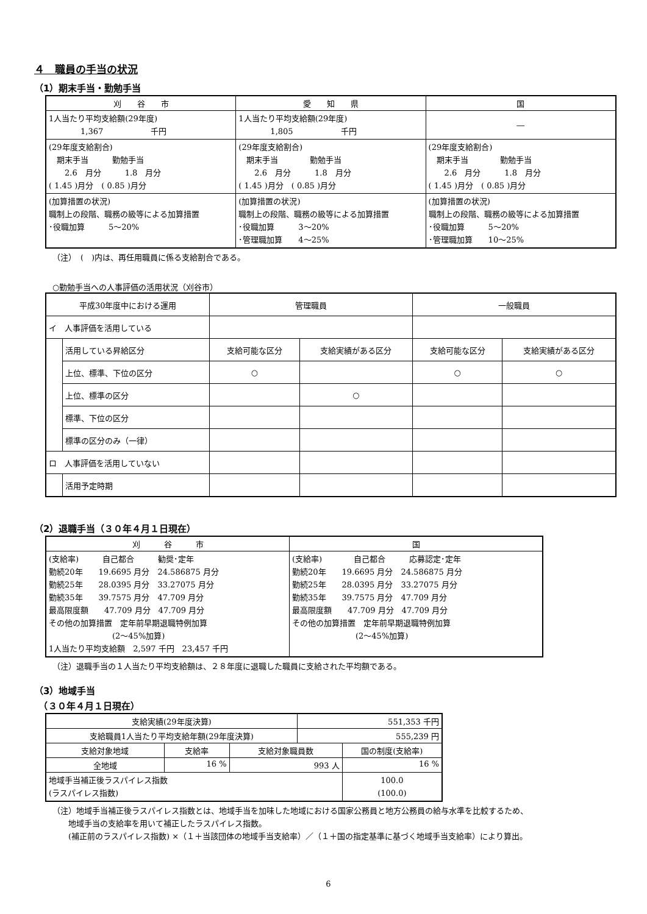４　職員の手当の状況
（1）期末手当・勤勉手当
| 刈 谷 市 | 愛 知 県 | 国 |
| --- | --- | --- |
| 1人当たり平均支給額(29年度) 1,367 千円 | 1人当たり平均支給額(29年度) 1,805 千円 | ― |
| (29年度支給割合) 期末手当 勤勉手当 2.6 月分 1.8 月分 ( 1.45 )月分 ( 0.85 )月分 | (29年度支給割合) 期末手当 勤勉手当 2.6 月分 1.8 月分 ( 1.45 )月分 ( 0.85 )月分 | (29年度支給割合) 期末手当 勤勉手当 2.6 月分 1.8 月分 ( 1.45 )月分 ( 0.85 )月分 |
| (加算措置の状況) 職制上の段階、職務の級等による加算措置 ･役職加算 5～20% | (加算措置の状況) 職制上の段階、職務の級等による加算措置 ･役職加算 3～20% ･管理職加算 4～25% | (加算措置の状況) 職制上の段階、職務の級等による加算措置 ･役職加算 5～20% ･管理職加算 10～25% |
（注）　(　)内は、再任用職員に係る支給割合である。
○勤勉手当への人事評価の活用状況（刈谷市）
| 平成30年度中における運用 | | 管理職員 | | 一般職員 | |
| --- | --- | --- | --- | --- | --- |
| イ 人事評価を活用している | | | | | |
| | 活用している昇給区分 | 支給可能な区分 | 支給実績がある区分 | 支給可能な区分 | 支給実績がある区分 |
| | 上位、標準、下位の区分 | ○ | | ○ | ○ |
| | 上位、標準の区分 | | ○ | | |
| | 標準、下位の区分 | | | | |
| | 標準の区分のみ（一律） | | | | |
| ロ 人事評価を活用していない | | | | | |
| | 活用予定時期 | | | | |
（2）退職手当（３０年４月１日現在）
| 刈 谷 市 | 国 |
| --- | --- |
| (支給率) 自己都合 勧奨･定年 勤続20年 19.6695 月分 24.586875 月分 勤続25年 28.0395 月分 33.27075 月分 勤続35年 39.7575 月分 47.709 月分 最高限度額 47.709 月分 47.709 月分 その他の加算措置 定年前早期退職特例加算 (2～45%加算) 1人当たり平均支給額 2,597 千円 23,457 千円 | (支給率) 自己都合 応募認定･定年 勤続20年 19.6695 月分 24.586875 月分 勤続25年 28.0395 月分 33.27075 月分 勤続35年 39.7575 月分 47.709 月分 最高限度額 47.709 月分 47.709 月分 その他の加算措置 定年前早期退職特例加算 (2～45%加算) |
（注）退職手当の１人当たり平均支給額は、２８年度に退職した職員に支給された平均額である。
（3）地域手当
　（３０年４月１日現在）
| 支給実績(29年度決算) | | | 551,353 千円 | |
| 支給職員1人当たり平均支給年額(29年度決算) | | | 555,239 円 | |
| 支給対象地域 | 支給率 | 支給対象職員数 | | 国の制度(支給率) |
| 全地域 | 16 % | 993 人 | | 16 % |
| 地域手当補正後ラスパイレス指数 (ラスパイレス指数) | | | | 100.0 (100.0) |
（注）地域手当補正後ラスパイレス指数とは、地域手当を加味した地域における国家公務員と地方公務員の給与水準を比較するため、
　　地域手当の支給率を用いて補正したラスパイレス指数。
　　(補正前のラスパイレス指数) ×（１＋当該団体の地域手当支給率）／（１＋国の指定基準に基づく地域手当支給率）により算出。
6